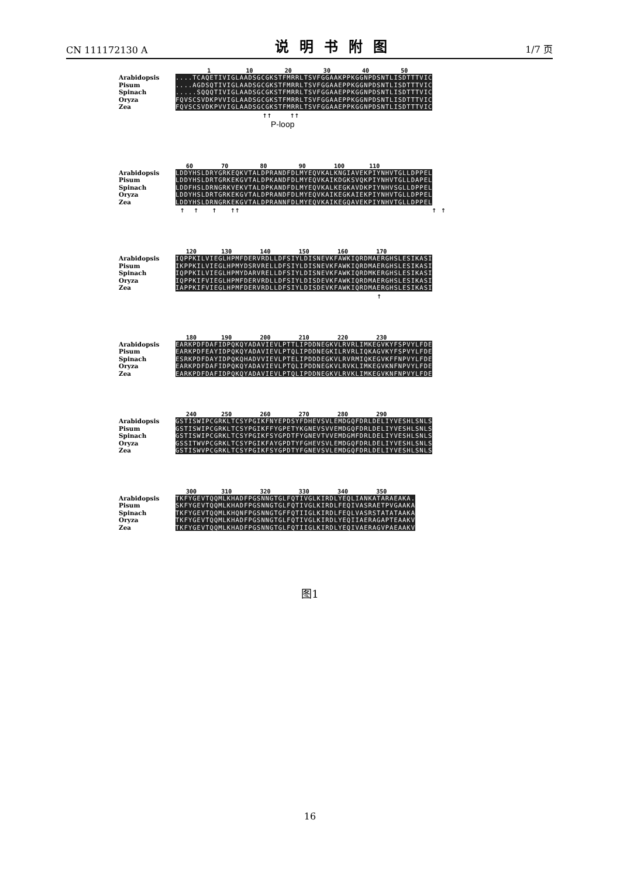CN 111172130 A 说明书附图 1/7 页
1 10 20 30 40 50
Arabidopsis....TCAQETIVIGLAADSGCGKSTFMRRLTSVFGGAAKPPKGGNPDSNTLISDTTTVIC
Pisum....AGDSQTIVIGLAADSGCGKSTFMRRLTSVFGGAAEPPKGGNPDSNTLISDTTTVIC
Spinach.....SQQQTIVIGLAADSGCGKSTFMRRLTSVFGGAAEPPKGGNPDSNTLISDTTTVIC
Oryza FQVSCSVDKPVVIGLAADSGCGKSTFMRRLTSVFGGAAEPPKGGNPDSNTLISDTTTVIC
Zea FQVSCSVDKPVVIGLAADSGCGKSTFMRRLTSVFGGAAEPPKGGNPDSNTLISDTTTVIC
↑↑ ↑↑
P-loop
60 70 80 90 100 110
Arabidopsis LDDYHSLDRYGRKEQKVTALDPRANDFDLMYEQVKALKNGIAVEKPIYNHVTGLLDPPEL
Pisum LDDYHSLDRTGRKEKGVTALDPKANDFDLMYEQVKAIKDGKSVQKPIYNHVTGLLDAPEL
Spinach LDDFHSLDRNGRKVEKVTALDPKANDFDLMYEQVKALKEGKAVDKPIYNHVSGLLDPPEL
Oryza LDDYHSLDRTGRKEKGVTALDPRANDFDLMYEQVKAIKEGKAIEKPIYNHVTGLLDPPEL
Zea LDDYHSLDRNGRKEKGVTALDPRANNFDLMYEQVKAIKEGQAVEKPIYNHVTGLLDPPEL
↑ ↑ ↑ ↑↑ ↑ ↑
120 130 140 150 160 170
Arabidopsis IQPPKILVIEGLHPMFDERVRDLLDFSIYLDISNEVKFAWKIQRDMAERGHSLESIKASI
Pisum IKPPKILVIEGLHPMYDSRVRELLDFSIYLDISNEVKFAWKIQRDMAERGHSLESIKASI
Spinach IQPPKILVIEGLHPMYDARVRELLDFSIYLDISNEVKFAWKIQRDMKERGHSLESIKASI
Oryza IQPPKIFVIEGLHPMFDERVRDLLDFSIYLDISDEVKFAWKIQRDMAERGHSLESIKASI
Zea IAPPKIFVIEGLHPMFDERVRDLLDFSIYLDISDEVKFAWKIQRDMAERGHSLESIKASI
↑
180 190 200 210 220 230
Arabidopsis EARKPDFDAFIDPQKQYADAVIEVLPTTLIPDDNEGKVLRVRLIMKEGVKYFSPVYLFDE
Pisum EARKPDFEAYIDPQKQYADAVIEVLPTQLIPDDNEGKILRVRLIQKAGVKYFSPVYLFDE
Spinach ESRKPDFDAYIDPQKQHADVVIEVLPTELIPDDDEGKVLRVRMIQKEGVKFFNPVYLFDE
Oryza EARKPDFDAFIDPQKQYADAVIEVLPTQLIPDDNEGKVLRVKLIMKEGVKNFNPVYLFDE
Zea EARKPDFDAFIDPQKQYADAVIEVLPTQLIPDDNEGKVLRVKLIMKEGVKNFNPVYLFDE
240 250 260 270 280 290
Arabidopsis GSTISWIPCGRKLTCSYPGIKFNYEPDSYFDHEVSVLEMDGQFDRLDELIYVESHLSNLS
Pisum GSTISWIPCGRKLTCSYPGIKFFYGPETYKGNEVSVVEMDGQFDRLDELIYVESHLSNLS
Spinach GSTISWIPCGRKLTCSYPGIKFSYGPDTFYGNEVTVVEMDGMFDRLDELIYVESHLSNLS
Oryza GSSITWVPCGRKLTCSYPGIKFAYGPDTYFGHEVSVLEMDGQFDRLDELIYVESHLSNLS
Zea GSTISWVPCGRKLTCSYPGIKFSYGPDTYFGNEVSVLEMDGQFDRLDELIYVESHLSNLS
300 310 320 330 340 350
Arabidopsis TKFYGEVTQQMLKHADFPGSNNGTGLFQTIVGLKIRDLYEQLIANKATARAEAKA.
Pisum SKFYGEVTQQMLKHADFPGSNNGTGLFQTIVGLKIRDLFEQIVASRAETPVGAAKA
Spinach TKFYGEVTQQMLKHQNFPGSNNGTGFFQTIIGLKIRDLFEQLVASRSTATATAAKA
Oryza TKFYGEVTQQMLKHADFPGSNNGTGLFQTIVGLKIRDLYEQIIAERAGAPTEAAKV
Zea TKFYGEVTQQMLKHADFPGSNNGTGLFQTIIGLKIRDLYEQIVAERAGVPAEAAKV
图1
16